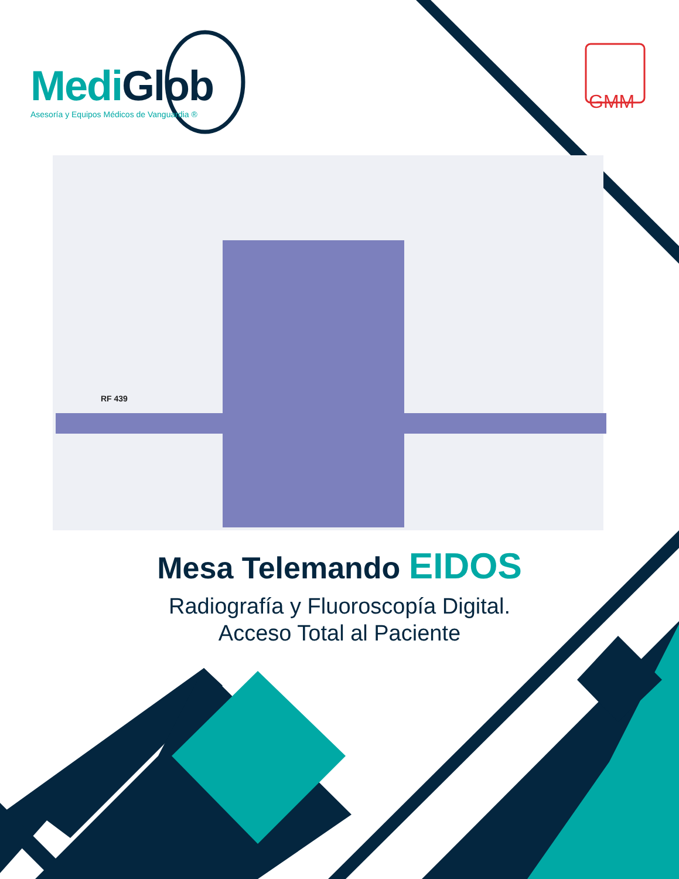MediGlob
Asesoría y Equipos Médicos de Vanguardia ®
GMM
RF 439
Mesa Telemando EIDOS
Radiografía y Fluoroscopía Digital.
Acceso Total al Paciente